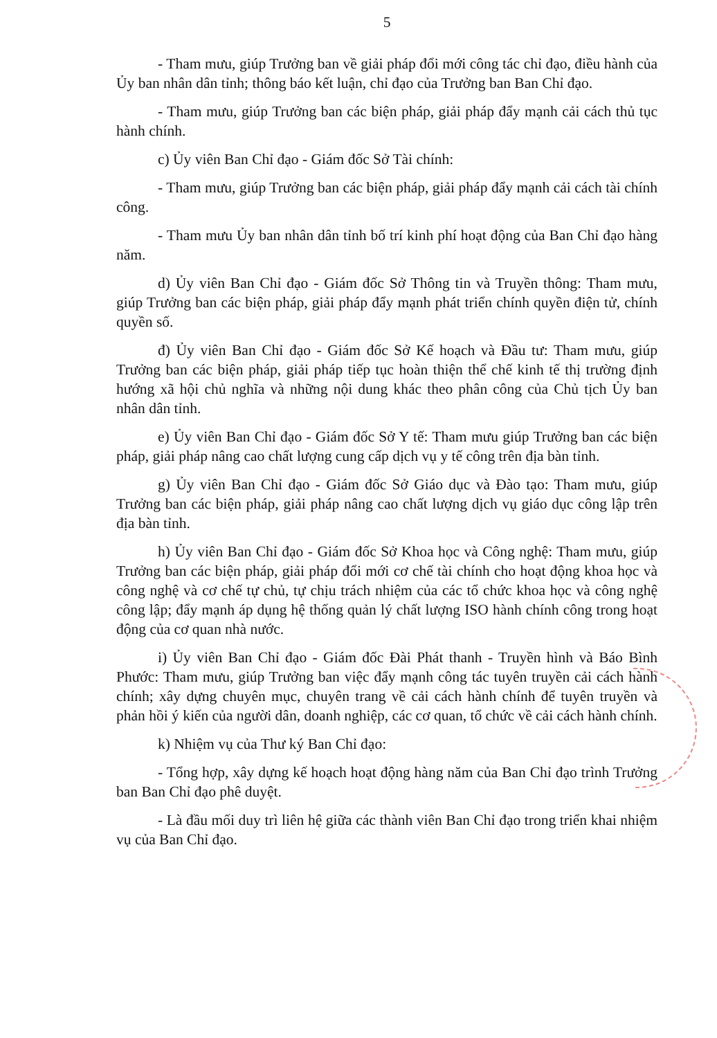5
- Tham mưu, giúp Trưởng ban về giải pháp đổi mới công tác chỉ đạo, điều hành của Ủy ban nhân dân tỉnh; thông báo kết luận, chỉ đạo của Trưởng ban Ban Chỉ đạo.
- Tham mưu, giúp Trưởng ban các biện pháp, giải pháp đẩy mạnh cải cách thủ tục hành chính.
c) Ủy viên Ban Chỉ đạo - Giám đốc Sở Tài chính:
- Tham mưu, giúp Trưởng ban các biện pháp, giải pháp đẩy mạnh cải cách tài chính công.
- Tham mưu Ủy ban nhân dân tỉnh bố trí kinh phí hoạt động của Ban Chỉ đạo hàng năm.
d) Ủy viên Ban Chỉ đạo - Giám đốc Sở Thông tin và Truyền thông: Tham mưu, giúp Trưởng ban các biện pháp, giải pháp đẩy mạnh phát triển chính quyền điện tử, chính quyền số.
đ) Ủy viên Ban Chỉ đạo - Giám đốc Sở Kế hoạch và Đầu tư: Tham mưu, giúp Trưởng ban các biện pháp, giải pháp tiếp tục hoàn thiện thể chế kinh tế thị trường định hướng xã hội chủ nghĩa và những nội dung khác theo phân công của Chủ tịch Ủy ban nhân dân tỉnh.
e) Ủy viên Ban Chỉ đạo - Giám đốc Sở Y tế: Tham mưu giúp Trưởng ban các biện pháp, giải pháp nâng cao chất lượng cung cấp dịch vụ y tế công trên địa bàn tỉnh.
g) Ủy viên Ban Chỉ đạo - Giám đốc Sở Giáo dục và Đào tạo: Tham mưu, giúp Trưởng ban các biện pháp, giải pháp nâng cao chất lượng dịch vụ giáo dục công lập trên địa bàn tỉnh.
h) Ủy viên Ban Chỉ đạo - Giám đốc Sở Khoa học và Công nghệ: Tham mưu, giúp Trưởng ban các biện pháp, giải pháp đổi mới cơ chế tài chính cho hoạt động khoa học và công nghệ và cơ chế tự chủ, tự chịu trách nhiệm của các tổ chức khoa học và công nghệ công lập; đẩy mạnh áp dụng hệ thống quản lý chất lượng ISO hành chính công trong hoạt động của cơ quan nhà nước.
i) Ủy viên Ban Chỉ đạo - Giám đốc Đài Phát thanh - Truyền hình và Báo Bình Phước: Tham mưu, giúp Trưởng ban việc đẩy mạnh công tác tuyên truyền cải cách hành chính; xây dựng chuyên mục, chuyên trang về cải cách hành chính để tuyên truyền và phản hồi ý kiến của người dân, doanh nghiệp, các cơ quan, tổ chức về cải cách hành chính.
k) Nhiệm vụ của Thư ký Ban Chỉ đạo:
- Tổng hợp, xây dựng kế hoạch hoạt động hàng năm của Ban Chỉ đạo trình Trưởng ban Ban Chỉ đạo phê duyệt.
- Là đầu mối duy trì liên hệ giữa các thành viên Ban Chỉ đạo trong triển khai nhiệm vụ của Ban Chỉ đạo.